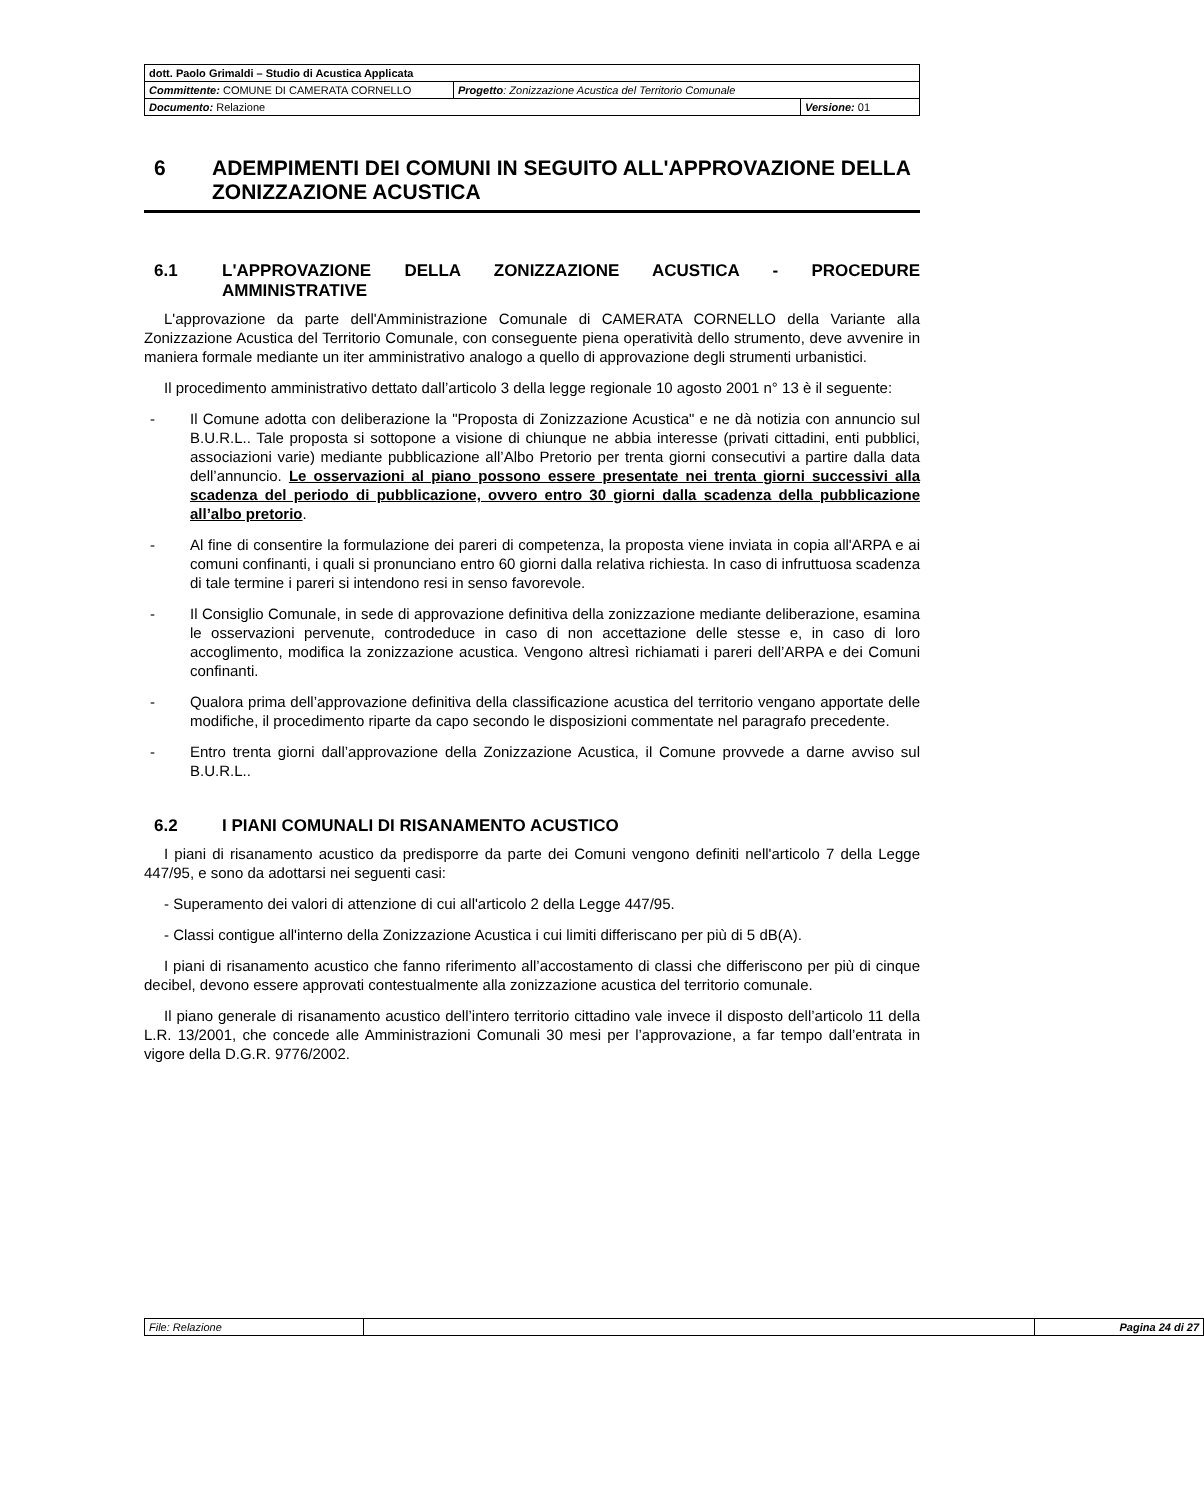| dott. Paolo Grimaldi – Studio di Acustica Applicata | | |
| Committente: COMUNE DI CAMERATA CORNELLO | Progetto : Zonizzazione Acustica del Territorio Comunale | |
| Documento: Relazione | | Versione: 01 |
6 ADEMPIMENTI DEI COMUNI IN SEGUITO ALL'APPROVAZIONE DELLA ZONIZZAZIONE ACUSTICA
6.1 L'APPROVAZIONE DELLA ZONIZZAZIONE ACUSTICA - PROCEDURE AMMINISTRATIVE
L'approvazione da parte dell'Amministrazione Comunale di CAMERATA CORNELLO della Variante alla Zonizzazione Acustica del Territorio Comunale, con conseguente piena operatività dello strumento, deve avvenire in maniera formale mediante un iter amministrativo analogo a quello di approvazione degli strumenti urbanistici.
Il procedimento amministrativo dettato dall’articolo 3 della legge regionale 10 agosto 2001 n° 13 è il seguente:
- Il Comune adotta con deliberazione la "Proposta di Zonizzazione Acustica" e ne dà notizia con annuncio sul B.U.R.L.. Tale proposta si sottopone a visione di chiunque ne abbia interesse (privati cittadini, enti pubblici, associazioni varie) mediante pubblicazione all’Albo Pretorio per trenta giorni consecutivi a partire dalla data dell’annuncio. Le osservazioni al piano possono essere presentate nei trenta giorni successivi alla scadenza del periodo di pubblicazione, ovvero entro 30 giorni dalla scadenza della pubblicazione all’albo pretorio.
- Al fine di consentire la formulazione dei pareri di competenza, la proposta viene inviata in copia all'ARPA e ai comuni confinanti, i quali si pronunciano entro 60 giorni dalla relativa richiesta. In caso di infruttuosa scadenza di tale termine i pareri si intendono resi in senso favorevole.
- Il Consiglio Comunale, in sede di approvazione definitiva della zonizzazione mediante deliberazione, esamina le osservazioni pervenute, controdeduce in caso di non accettazione delle stesse e, in caso di loro accoglimento, modifica la zonizzazione acustica. Vengono altresì richiamati i pareri dell’ARPA e dei Comuni confinanti.
- Qualora prima dell’approvazione definitiva della classificazione acustica del territorio vengano apportate delle modifiche, il procedimento riparte da capo secondo le disposizioni commentate nel paragrafo precedente.
- Entro trenta giorni dall’approvazione della Zonizzazione Acustica, il Comune provvede a darne avviso sul B.U.R.L..
6.2 I PIANI COMUNALI DI RISANAMENTO ACUSTICO
I piani di risanamento acustico da predisporre da parte dei Comuni vengono definiti nell'articolo 7 della Legge 447/95, e sono da adottarsi nei seguenti casi:
- Superamento dei valori di attenzione di cui all'articolo 2 della Legge 447/95.
- Classi contigue all'interno della Zonizzazione Acustica i cui limiti differiscano per più di 5 dB(A).
I piani di risanamento acustico che fanno riferimento all’accostamento di classi che differiscono per più di cinque decibel, devono essere approvati contestualmente alla zonizzazione acustica del territorio comunale.
Il piano generale di risanamento acustico dell’intero territorio cittadino vale invece il disposto dell’articolo 11 della L.R. 13/2001, che concede alle Amministrazioni Comunali 30 mesi per l’approvazione, a far tempo dall’entrata in vigore della D.G.R. 9776/2002.
| File: Relazione | | Pagina 24 di 27 |